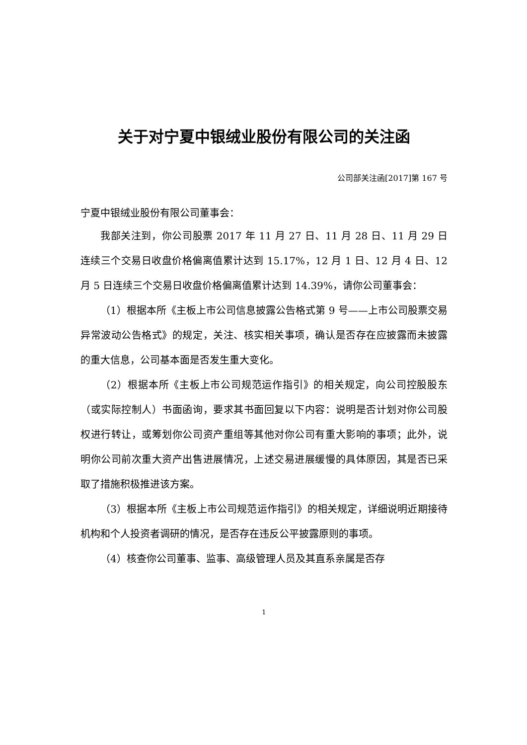关于对宁夏中银绒业股份有限公司的关注函
公司部关注函[2017]第 167 号
宁夏中银绒业股份有限公司董事会：
我部关注到，你公司股票 2017 年 11 月 27 日、11 月 28 日、11 月 29 日连续三个交易日收盘价格偏离值累计达到 15.17%，12 月 1 日、12 月 4 日、12 月 5 日连续三个交易日收盘价格偏离值累计达到 14.39%，请你公司董事会：
（1）根据本所《主板上市公司信息披露公告格式第 9 号——上市公司股票交易异常波动公告格式》的规定，关注、核实相关事项，确认是否存在应披露而未披露的重大信息，公司基本面是否发生重大变化。
（2）根据本所《主板上市公司规范运作指引》的相关规定，向公司控股股东（或实际控制人）书面函询，要求其书面回复以下内容：说明是否计划对你公司股权进行转让，或筹划你公司资产重组等其他对你公司有重大影响的事项；此外，说明你公司前次重大资产出售进展情况，上述交易进展缓慢的具体原因，其是否已采取了措施积极推进该方案。
（3）根据本所《主板上市公司规范运作指引》的相关规定，详细说明近期接待机构和个人投资者调研的情况，是否存在违反公平披露原则的事项。
（4）核查你公司董事、监事、高级管理人员及其直系亲属是否存
1